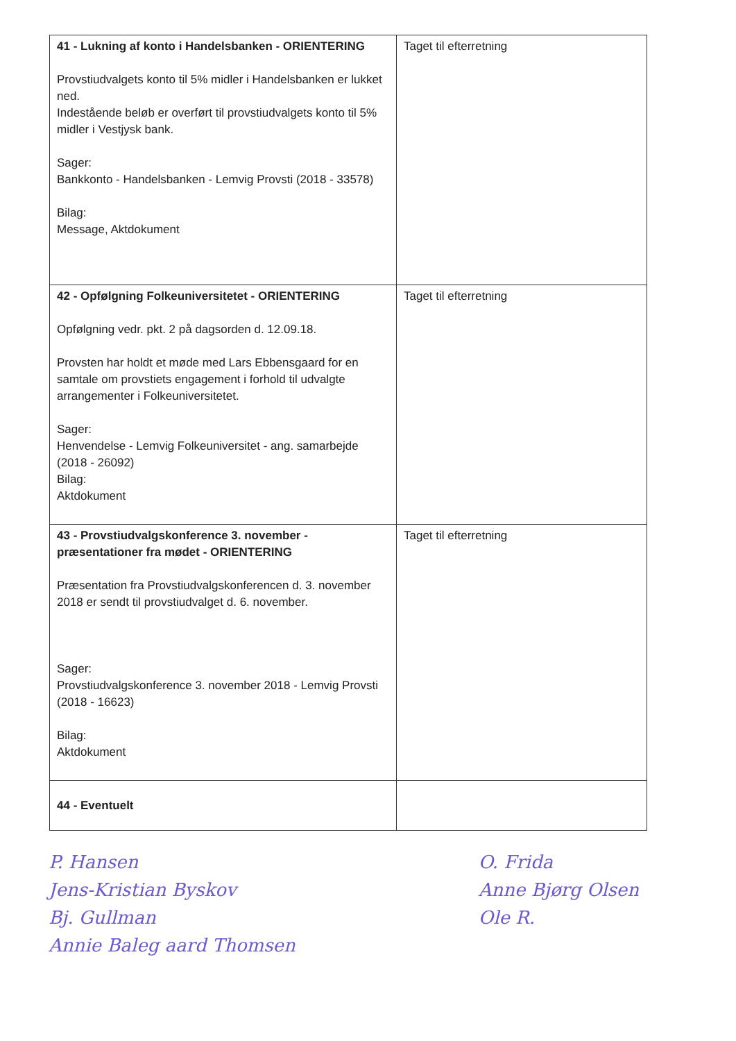| 41 - Lukning af konto i Handelsbanken - ORIENTERING Provstiudvalgets konto til 5% midler i Handelsbanken er lukket ned. Indestående beløb er overført til provstiudvalgets konto til 5% midler i Vestjysk bank. Sager: Bankkonto - Handelsbanken - Lemvig Provsti (2018 - 33578) Bilag: Message, Aktdokument | Taget til efterretning |
| 42 - Opfølgning Folkeuniversitetet - ORIENTERING Opfølgning vedr. pkt. 2 på dagsorden d. 12.09.18. Provsten har holdt et møde med Lars Ebbensgaard for en samtale om provstiets engagement i forhold til udvalgte arrangementer i Folkeuniversitetet. Sager: Henvendelse - Lemvig Folkeuniversitet - ang. samarbejde (2018 - 26092) Bilag: Aktdokument | Taget til efterretning |
| 43 - Provstiudvalgskonference 3. november - præsentationer fra mødet - ORIENTERING Præsentation fra Provstiudvalgskonferencen d. 3. november 2018 er sendt til provstiudvalget d. 6. november. Sager: Provstiudvalgskonference 3. november 2018 - Lemvig Provsti (2018 - 16623) Bilag: Aktdokument | Taget til efterretning |
| 44 - Eventuelt | |
P. Hansen
Jens-Kristian Byskov
Bj. Gullman
Annie Baleg aard Thomsen
O. Frida
Anne Bjørg Olsen
Ole R.